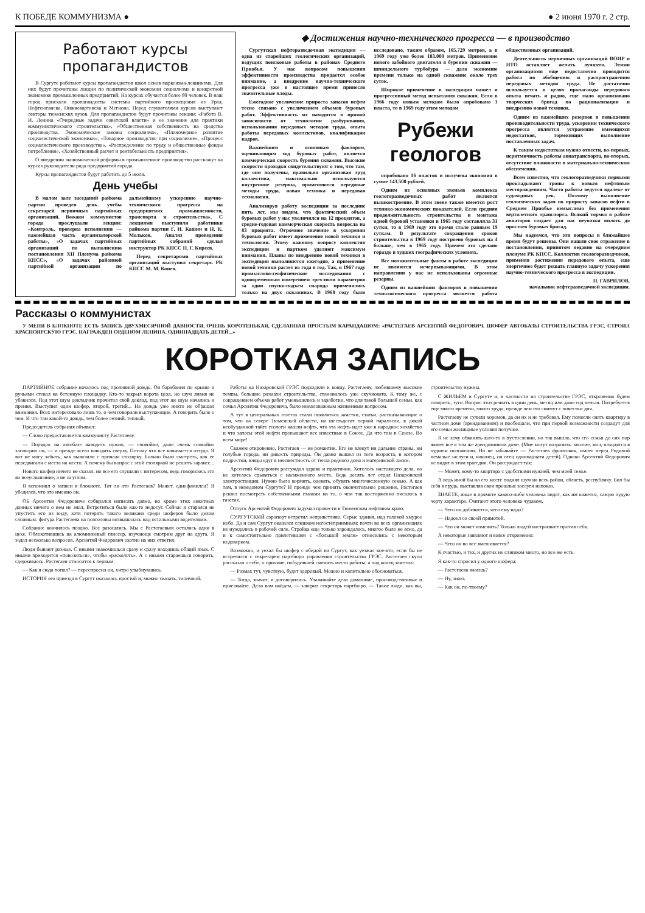К ПОБЕДЕ КОММУНИЗМА ● ● 2 июня 1970 г. 2 стр.
Работают курсы пропагандистов
В Сургуте работают курсы пропагандистов школ основ марксизма-ленинизма. Для них будут прочитаны лекции по политической экономии социализма и конкретной экономике промышленных предприятий. На курсах обучается более 80 человек. В наш город приехали пропагандисты системы партийного просвещения из Урая, Нефтеюганска, Нижневартовска и Мегиона. Перед слушателями курсов выступают лекторы тюменских вузов. Для пропагандистов будут прочитаны лекции: «Работа В. И. Ленина «Очередные задачи советской власти» и ее значение для практики коммунистического строительства», «Общественная собственность на средства производства. Экономические законы социализма», «Планомерное развитие социалистической экономики», «Товарное производство при социализме», «Процесс социалистического производства», «Распределение по труду и общественные фонды потребления», «Хозяйственный расчет и рентабельность предприятия».
О внедрении экономической реформы в промышленное производство расскажут на курсах руководители ряда предприятий города.
Курсы пропагандистов будут работать до 5 июля.
День учебы
В малом зале заседаний райкома партии проведен день учебы секретарей первичных партийных организаций. Вожаки коммунистов города прослушали лекции: «Контроль, проверка исполнения — важнейшая часть организаторской работы», «О задачах партийных организаций по выполнению постановления XII Пленума райкома КПСС», «О задачах районной партийной организации по дальнейшему ускорению научно-технического прогресса на предприятиях промышленности, транспорта и строительства». С лекциями выступили работники райкома партии Г. И. Кашин и Н. К. Мольков. Анализ проведения партийных собраний сделал инструктор РК КПСС П. Г. Киреев.
Перед секретарями партийных организаций выступил секретарь РК КПСС М. М. Конев.
◆ Достижения научно-технического прогресса — в производство
Сургутская нефтеразведочная экспедиция — одна из старейших геологических организаций, ведущих поисковые работы в районах Среднего Приобья. У нас вопросом повышения эффективности производства придается особое внимание, а внедрение научно-технического прогресса уже в настоящее время принесло значительные плоды.
Ежегодное увеличение прироста запасов нефти тесно связано с увеличением объемов буровых работ. Эффективность их находится в прямой зависимости от технологии разбуривания, использования передовых методов труда, опыта работы передовых коллективов, квалификации кадров.
Важнейшим и основным фактором, оценивающим ход буровых работ, является коммерческая скорость бурения скважин. Высокие скорости проходки свидетельствуют о том, что там, где они получены, правильно организован труд коллектива, максимально используются внутренние резервы, применяются передовые методы труда, новая техника и передовая технология.
Анализируя работу экспедиции за последние пять лет, мы видим, что фактический объем буровых работ у нас увеличился на 12 процентов, а средне-годовая коммерческая скорость возросла на 83 процента. Огромное значение в ускорении буровых работ имеет применение новой техники и технологии. Этому важному вопросу коллектив экспедиции и партком уделяют максимум внимания. Планы по внедрению новой техники в экспедиции выполняются ежегодно, а применение новой техники растет из года в год. Так, в 1967 году промыслово-геофизические исследования с одновременным измерением трех-пяти параметров за один спуско-подъем снаряда применялись только на двух скважинах. В 1968 году было исследовано, таким образом, 165.729 метров, а в 1969 году уже более 183.000 метров. Применение нового забойного двигателя в бурении скважин — шпиндельного турбобура — дало экономию времени только на одной скважине около трех суток.
Широкое применение в экспедиции нашел и прогрессивный метод испытания скважин. Если в 1966 году новым методом было опробовано 3 пласта, то в 1969 году этим методом
Рубежи геологов
опробовано 16 пластов и получена экономия в сумме 143.500 рублей.
Одним из основных звеньев комплекса геологоразведочных работ является вышкостроение. В этом звене также имеется рост технико-экономических показателей. Если средняя продолжительность строительства и монтажа одной буровой установки в 1965 году составляла 31 сутки, то в 1969 году это время стало равным 19 суткам. В результате сокращения сроков строительства в 1969 году построено буровых на 4 больше, чем в 1965 году. Причем это сделано гораздо в худших географических условиях.
Все положительные факты в работе экспедиции не являются исчерпывающими. В этом направлении у нас не использованы огромные резервы.
Одним из важнейших факторов в повышении технологического прогресса является работа общественных организаций.
Деятельность первичных организаций ВОИР и НТО оставляет желать лучшего. Этими организациями еще недостаточно проводится работа по обобщению и распространению передовых методов труда. Не достаточно используется в целях пропаганды передового опыта печать и радио, еще мало организовано творческих бригад по рационализации и внедрению новой техники.
Одним из важнейших резервов в повышении производительности труда, ускорении технического прогресса является устранение имеющихся недостатков, тормозящих выполнение поставленных задач.
К таким недостаткам нужно отнести, во-первых, неритмичность работы авиатранспорта, во-вторых, отсутствие плановости в материально-техническом обеспечении.
Всем известно, что геологоразведчики первыми прокладывают тропы к новым нефтяным месторождениям. Часто работы ведутся вдалеке от судоходных рек. Поэтому выполнение геологических задач по приросту запасов нефти в Среднем Приобье немыслимо без применения вертолетного транспорта. Всякий тормоз в работе авиаторов создает для нас неувязки вплоть до простоев буровых бригад.
Мы надеемся, что эти вопросы в ближайшее время будут решены. Они нашли свое отражение в постановлении, принятом недавно на очередном пленуме РК КПСС. Коллектив геологоразведчиков, применяя достижения передового опыта, еще энергичнее будет решать главную задачу ускорения научно-технического прогресса в экспедиции.
П. ГАВРИЛОВ,
начальник нефтеразведочной экспедиции.
Рассказы о коммунистах
У МЕНЯ В БЛОКНОТЕ ЕСТЬ ЗАПИСЬ ДВУХМЕСЯЧНОЙ ДАВНОСТИ. ОЧЕНЬ КОРОТЕНЬКАЯ, СДЕЛАННАЯ ПРОСТЫМ КАРАНДАШОМ: «РАСТЕГАЕВ АРСЕНТИЙ ФЕДОРОВИЧ. ШОФЕР АВТОБАЗЫ СТРОИТЕЛЬСТВА ГРЭС. СТРОИЛ КРАСНОЯРСКУЮ ГРЭС. НАГРАЖДЕН ОРДЕНОМ ЛЕНИНА. ОДИННАДЦАТЬ ДЕТЕЙ...»
КОРОТКАЯ ЗАПИСЬ
ПАРТИЙНОЕ собрание началось под проливной дождь. Он барабанил по крыше и ручьями стекал на бетонную площадку. Кто-то закрыл ворота цеха, но шум ливня не убавился. Под этот шум докладчик прочитал свой доклад, под этот же шум начались и прения. Выступил один шофер, второй, третий... На дождь уже никто не обращал внимания. Всех интересовало лишь то, о чем говорили выступающие. А говорить было о чем. И что там какой-то дождь, тем более летний, теплый.
Председатель собрания объявил:
— Слово предоставляется коммунисту Растегаеву.
— Порядок на автобазе наводить нужно, — спокойно, даже очень спокойно заговорил он, — и прежде всего наводить сверху. Потому что все начинается оттуда. Я вот не могу забыть, как вывозили с причала столярку. Больно было смотреть, как ее передвигали с места на место. А почему бы вопрос с этой столяркой не решить заранее...
Нового шофер ничего не сказал, но все его слушали с интересом, ведь говорилось это во всеуслышание, а не за углом.
Я вспомнил о записи в блокноте. Тот ли это Растегаев? Может, однофамилец? Я убедился, что это именно он.
ОБ Арсентии Федоровиче собирался написать давно, но кроме этих анкетных данных ничего о нем не знал. Встретиться было как-то недосуг. Сейчас я старался не упустить его из виду, хотя потерять такого великана среди шоферов было делом сложным: фигура Растегаева на полголовы возвышалась над остальными водителями.
Собрание кончилось поздно. Все разошлись. Мы с Растегаевым остались одни в цехе. Облокотившись на алюминиевый глиссер, изучающе смотрим друг на друга. Я задал несколько вопросов. Арсентий Федорович охотно на них ответил.
Люди бывают разные. С иными знакомишься сразу и сразу находишь общий язык. С иными приходится «повозиться», чтобы «расколоть». А с иными стараешься говорить, сдерживаясь. Растегаев относится к первым.
— Как я сюда попал? — переспросил он, хитро улыбнувшись.
ИСТОРИЯ его приезда в Сургут оказалась простой и, можно сказать, типичной.
Работы на Назаровской ГРЭС подходили к концу. Растегаеву, любившему высокие темпы, большие размахи строительства, становилось уже скучновато. К тому же, с сокращением объема работ уменьшились и заработки, что для такой большой семьи, как семья Арсентия Федоровича, было немаловажным жизненным вопросом.
А тут в центральных газетах стали появляться заметки, статьи, рассказывающие о том, что на севере Тюменской области, на шестьдесят первой параллели, в дикой необузданной тайге геологи нашли нефть, что эта нефть идет уже в народное хозяйство и что запасы этой нефти превышают все известные в Союзе. Да что там в Союзе. Во всем мире!
Скажем откровенно, Растегаев — не романтик. Его не влекут ни дальние страны, ни голубые города, ни дикость природы. Он давно вышел из того возраста, в котором подростки, юнцы едут в неизвестность от тепла родного дома и материнской ласки.
Арсентий Федорович рассуждал здраво и практично. Хотелось настоящего дела, но не хотелось срываться с насиженного места. Ведь десять лет отдал Назаровской электростанции. Нужно было кормить, одевать, обувать многочисленную семью. А как там, в неведомом Сургуте? И прежде чем принять окончательное решение, Растегаев решил посмотреть собственными глазами на то, о чем так восторженно писалось в газетах.
Отпуск Арсентий Федорович задумал провести в Тюменском нефтяном краю.
СУРГУТСКИЙ аэропорт встретил неприветливо. Серые здания, над головой хмурое небо. Да и сам Сургут оказался слишком негостеприимным: почти во всех организациях не нуждались в рабочей силе. Стройка еще только зарождалась, многое было не ясно, да и к самостоятельно прилетевшим с «большой земли» относились с некоторым недоверием.
Возможно, и уехал бы шофер с обидой на Сургут, как уезжал кое-кто, если бы не встретился с секретарем партбюро управления строительства ГРЭС. Растегаев скупо рассказал о себе, о причине, побудившей сменить место работы, а под конец заметил:
— Размах тут, чувствую, будет здоровый. Можно и капитально обосноваться.
— Тогда, значит, и договорились. Улаживайте дела домашние, производственные и приезжайте. Дело вам найдем, — заверил секретарь партбюро. — Такие люди, как вы, строительству нужны.
С ЖИЛЬЕМ в Сургуте и, в частности на строительстве ГРЭС, откровенно будем говорить, туго. Вопрос этот решить в один день, месяц или даже год нельзя. Потребуется еще много времени, много труда, прежде чем его снимут с повестки дня.
Растегаеву не сулили хоромов, да он их и не требовал. Ему помогли снять квартиру в частном доме (арендованном) и пообещали, что при первой возможности создадут для его семьи жилищные условия получше.
Я не хочу обвинять кого-то в пустословии, но так вышло, что его семья до сих пор живет все в том же арендованном доме. (Мне могут возразить: многие, мол, находятся в худшем положении. Но не забывайте — Растегаев фронтовик, имеет перед Родиной немалые заслуги и, наконец, он отец одиннадцати детей). Однако Арсентий Федорович не видит в этом трагедии. Он рассуждает так:
— Может, кому-то квартира с удобствами нужней, чем моей семье.
А ведь иной бы на его месте поднял шум на весь район, область, республику. Бил бы себя в грудь, выставляя свои прошлые заслуги напоказ.
ЗНАЕТЕ, иные в прямоте какого-либо человека видят, как им кажется, самую худую черту характера. Считают этого человека чудаком.
— Чего он добивается, чего ему надо?
— Надоел со своей прямотой.
— Что он может изменить? Только людей настраивает против себя.
А некоторые заявляют и вовсе откровенно:
— Чего он во все вмешивается?
К счастью, и тех, и других не слишком много, но все же есть.
Я как-то спросил у одного шофера:
— Растегаева знаешь?
— Ну, знаю.
— Как он, по-твоему?